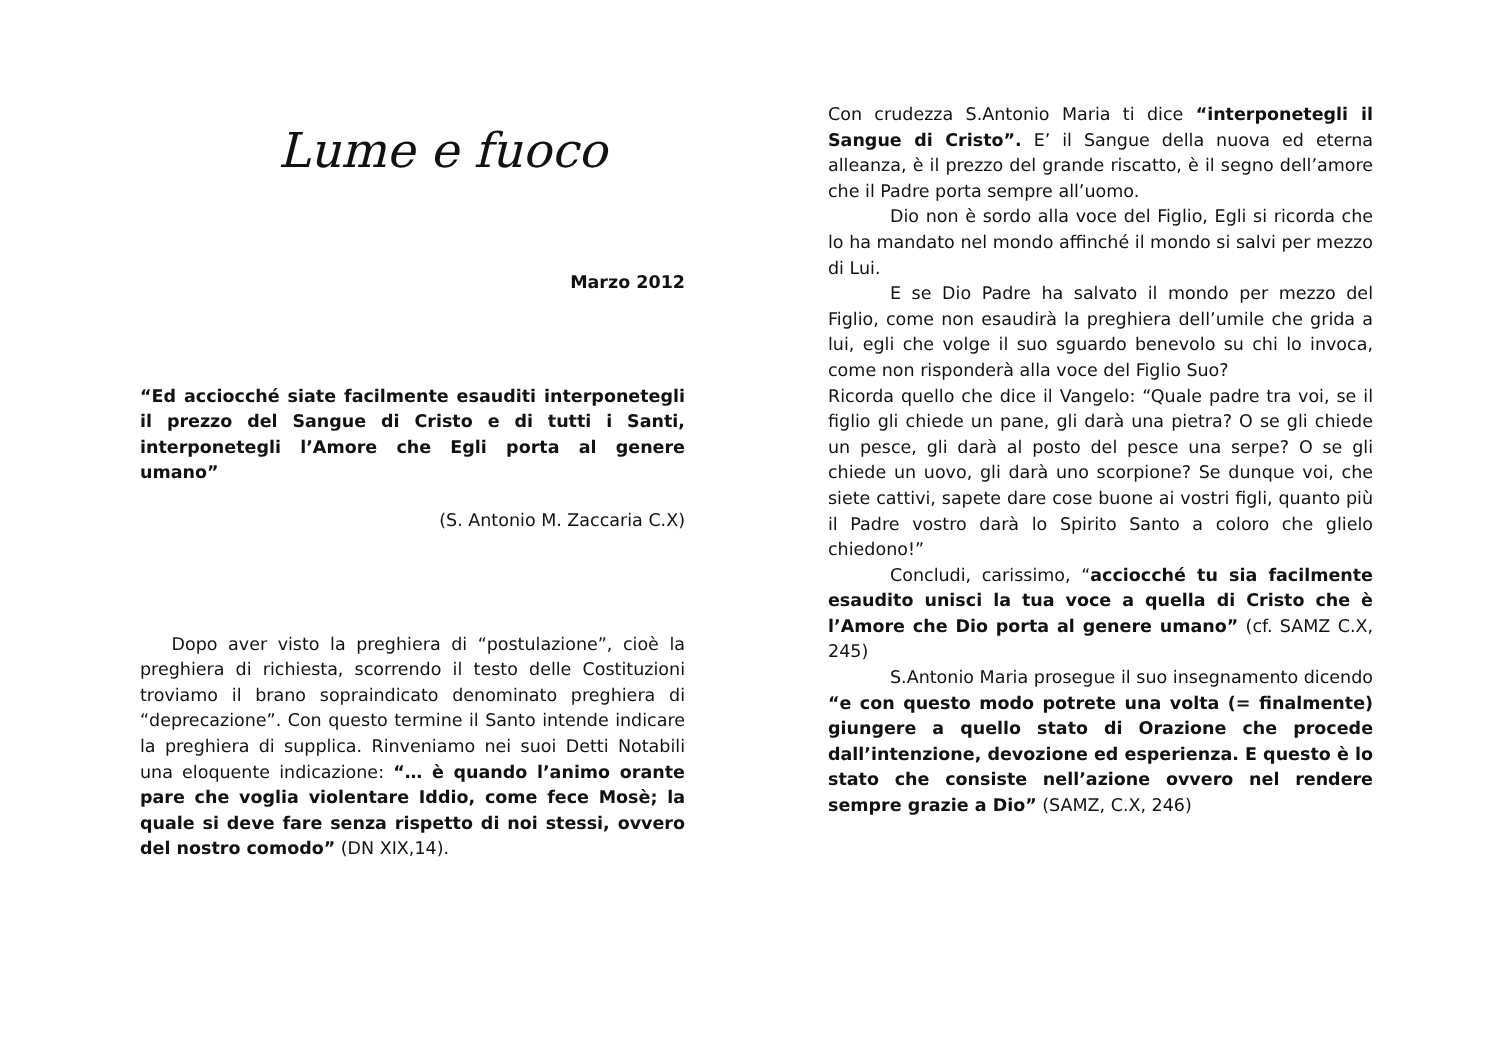Lume e fuoco
Marzo 2012
“Ed acciocché siate facilmente esauditi interponetegli il prezzo del Sangue di Cristo e di tutti i Santi, interponetegli l’Amore che Egli porta al genere umano”
(S. Antonio M. Zaccaria C.X)
Dopo aver visto la preghiera di “postulazione”, cioè la preghiera di richiesta, scorrendo il testo delle Costituzioni troviamo il brano sopraindicato denominato preghiera di “deprecazione”. Con questo termine il Santo intende indicare la preghiera di supplica. Rinveniamo nei suoi Detti Notabili una eloquente indicazione: “… è quando l’animo orante pare che voglia violentare Iddio, come fece Mosè; la quale si deve fare senza rispetto di noi stessi, ovvero del nostro comodo” (DN XIX,14).
Con crudezza S.Antonio Maria ti dice “interponetegli il Sangue di Cristo”. E’ il Sangue della nuova ed eterna alleanza, è il prezzo del grande riscatto, è il segno dell’amore che il Padre porta sempre all’uomo.
Dio non è sordo alla voce del Figlio, Egli si ricorda che lo ha mandato nel mondo affinché il mondo si salvi per mezzo di Lui.
E se Dio Padre ha salvato il mondo per mezzo del Figlio, come non esaudirà la preghiera dell’umile che grida a lui, egli che volge il suo sguardo benevolo su chi lo invoca, come non risponderà alla voce del Figlio Suo?
Ricorda quello che dice il Vangelo: “Quale padre tra voi, se il figlio gli chiede un pane, gli darà una pietra? O se gli chiede un pesce, gli darà al posto del pesce una serpe? O se gli chiede un uovo, gli darà uno scorpione? Se dunque voi, che siete cattivi, sapete dare cose buone ai vostri figli, quanto più il Padre vostro darà lo Spirito Santo a coloro che glielo chiedono!”
Concludi, carissimo, “acciocché tu sia facilmente esaudito unisci la tua voce a quella di Cristo che è l’Amore che Dio porta al genere umano” (cf. SAMZ C.X, 245)
S.Antonio Maria prosegue il suo insegnamento dicendo “e con questo modo potrete una volta (= finalmente) giungere a quello stato di Orazione che procede dall’intenzione, devozione ed esperienza. E questo è lo stato che consiste nell’azione ovvero nel rendere sempre grazie a Dio” (SAMZ, C.X, 246)